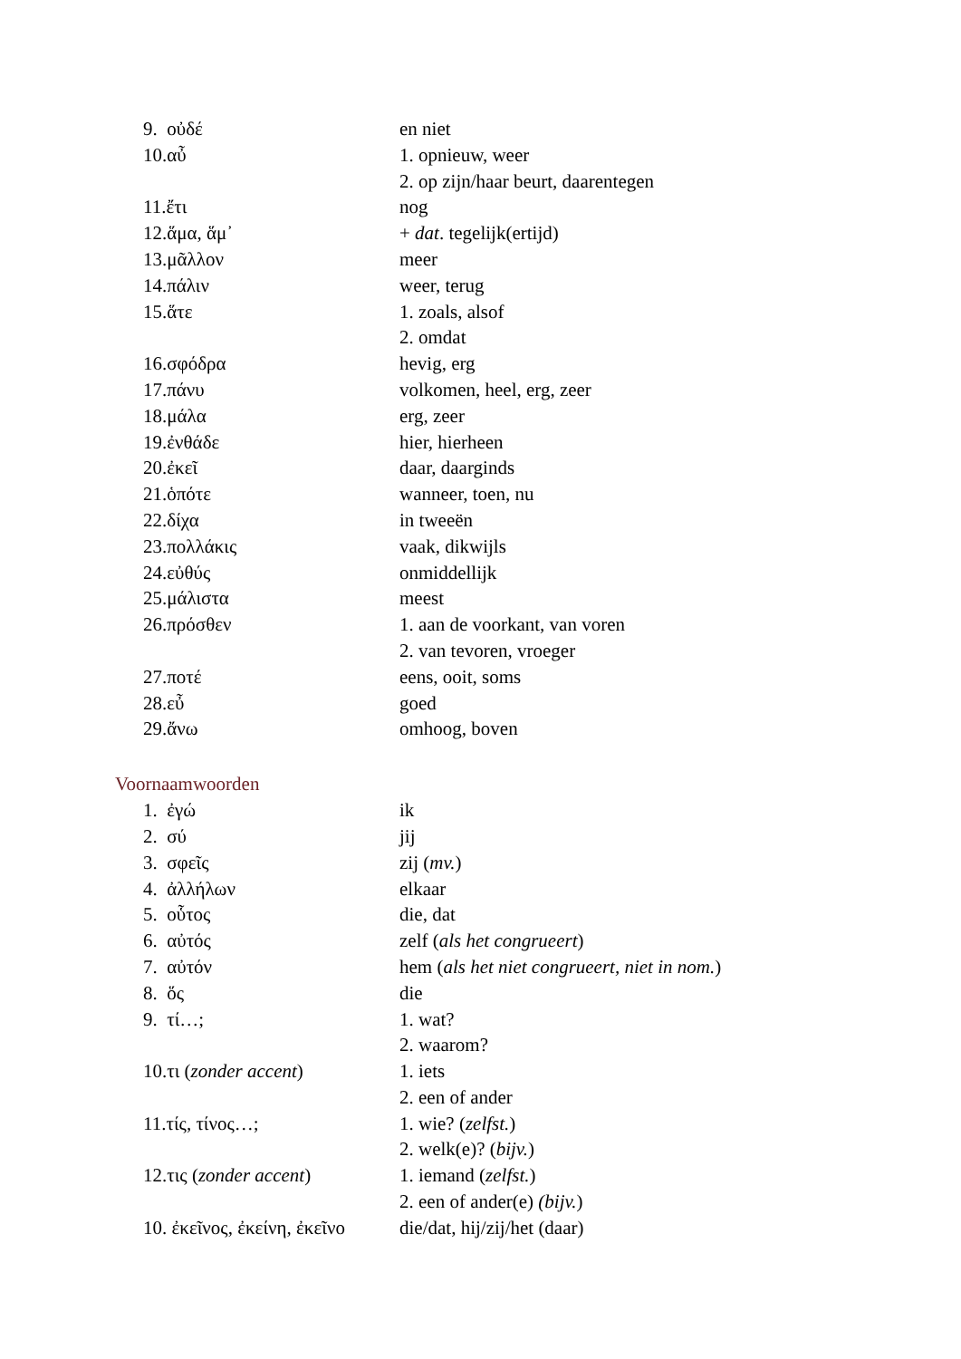| 9. οὐδέ | en niet |
| 10.αὖ | 1. opnieuw, weer |
| | 2. op zijn/haar beurt, daarentegen |
| 11.ἔτι | nog |
| 12.ἅμα, ἅμ᾽ | + dat . tegelijk(ertijd) |
| 13.μᾶλλον | meer |
| 14.πάλιν | weer, terug |
| 15.ἅτε | 1. zoals, alsof |
| | 2. omdat |
| 16.σφόδρα | hevig, erg |
| 17.πάνυ | volkomen, heel, erg, zeer |
| 18.μάλα | erg, zeer |
| 19.ἐνθάδε | hier, hierheen |
| 20.ἐκεῖ | daar, daarginds |
| 21.ὁπότε | wanneer, toen, nu |
| 22.δίχα | in tweeën |
| 23.πολλάκις | vaak, dikwijls |
| 24.εὐθύς | onmiddellijk |
| 25.μάλιστα | meest |
| 26.πρόσθεν | 1. aan de voorkant, van voren |
| | 2. van tevoren, vroeger |
| 27.ποτέ | eens, ooit, soms |
| 28.εὖ | goed |
| 29.ἄνω | omhoog, boven |
Voornaamwoorden
| 1. ἐγώ | ik |
| 2. σύ | jij |
| 3. σφεῖς | zij ( mv. ) |
| 4. ἀλλήλων | elkaar |
| 5. οὗτος | die, dat |
| 6. αὐτός | zelf ( als het congrueert ) |
| 7. αὐτόν | hem ( als het niet congrueert, niet in nom. ) |
| 8. ὅς | die |
| 9. τί…; | 1. wat? |
| | 2. waarom? |
| 10.τι ( zonder accent ) | 1. iets |
| | 2. een of ander |
| 11.τίς, τίνος…; | 1. wie? ( zelfst. ) |
| | 2. welk(e)? ( bijv. ) |
| 12.τις ( zonder accent ) | 1. iemand ( zelfst. ) |
| | 2. een of ander(e) (bijv. ) |
| 10. ἐκεῖνος, ἐκείνη, ἐκεῖνο | die/dat, hij/zij/het (daar) |